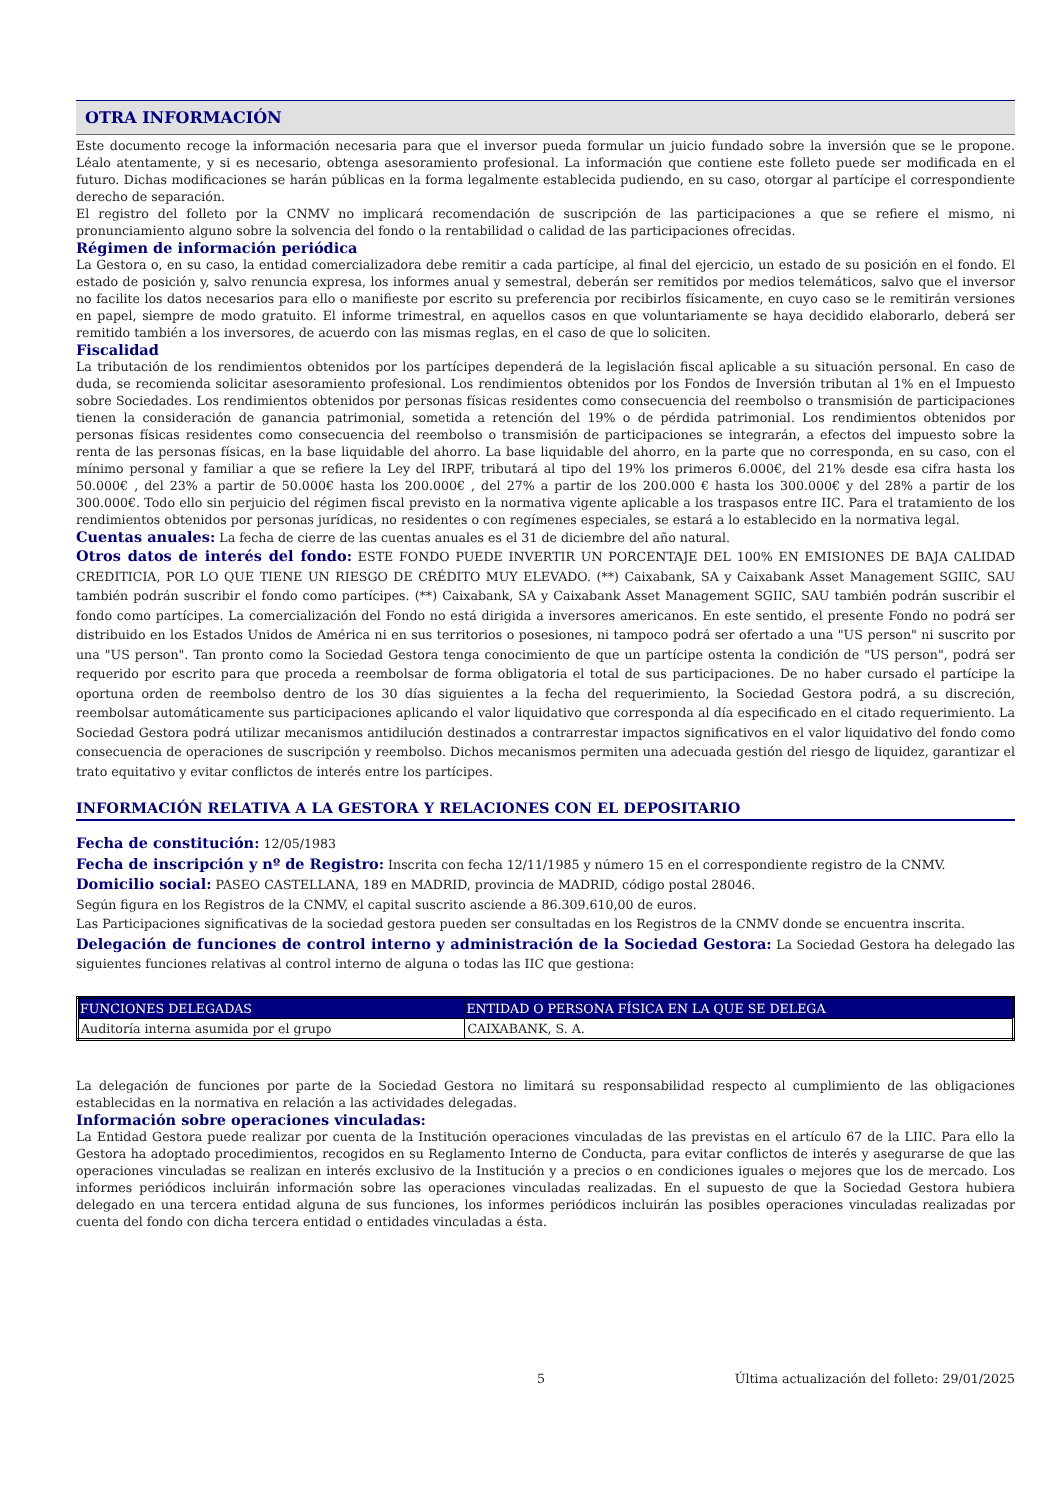OTRA INFORMACIÓN
Este documento recoge la información necesaria para que el inversor pueda formular un juicio fundado sobre la inversión que se le propone. Léalo atentamente, y si es necesario, obtenga asesoramiento profesional. La información que contiene este folleto puede ser modificada en el futuro. Dichas modificaciones se harán públicas en la forma legalmente establecida pudiendo, en su caso, otorgar al partícipe el correspondiente derecho de separación.
El registro del folleto por la CNMV no implicará recomendación de suscripción de las participaciones a que se refiere el mismo, ni pronunciamiento alguno sobre la solvencia del fondo o la rentabilidad o calidad de las participaciones ofrecidas.
Régimen de información periódica
La Gestora o, en su caso, la entidad comercializadora debe remitir a cada partícipe, al final del ejercicio, un estado de su posición en el fondo. El estado de posición y, salvo renuncia expresa, los informes anual y semestral, deberán ser remitidos por medios telemáticos, salvo que el inversor no facilite los datos necesarios para ello o manifieste por escrito su preferencia por recibirlos físicamente, en cuyo caso se le remitirán versiones en papel, siempre de modo gratuito. El informe trimestral, en aquellos casos en que voluntariamente se haya decidido elaborarlo, deberá ser remitido también a los inversores, de acuerdo con las mismas reglas, en el caso de que lo soliciten.
Fiscalidad
La tributación de los rendimientos obtenidos por los partícipes dependerá de la legislación fiscal aplicable a su situación personal. En caso de duda, se recomienda solicitar asesoramiento profesional. Los rendimientos obtenidos por los Fondos de Inversión tributan al 1% en el Impuesto sobre Sociedades. Los rendimientos obtenidos por personas físicas residentes como consecuencia del reembolso o transmisión de participaciones tienen la consideración de ganancia patrimonial, sometida a retención del 19% o de pérdida patrimonial. Los rendimientos obtenidos por personas físicas residentes como consecuencia del reembolso o transmisión de participaciones se integrarán, a efectos del impuesto sobre la renta de las personas físicas, en la base liquidable del ahorro. La base liquidable del ahorro, en la parte que no corresponda, en su caso, con el mínimo personal y familiar a que se refiere la Ley del IRPF, tributará al tipo del 19% los primeros 6.000€, del 21% desde esa cifra hasta los 50.000€ , del 23% a partir de 50.000€ hasta los 200.000€ , del 27% a partir de los 200.000 € hasta los 300.000€ y del 28% a partir de los 300.000€. Todo ello sin perjuicio del régimen fiscal previsto en la normativa vigente aplicable a los traspasos entre IIC. Para el tratamiento de los rendimientos obtenidos por personas jurídicas, no residentes o con regímenes especiales, se estará a lo establecido en la normativa legal.
Cuentas anuales: La fecha de cierre de las cuentas anuales es el 31 de diciembre del año natural.
Otros datos de interés del fondo: ESTE FONDO PUEDE INVERTIR UN PORCENTAJE DEL 100% EN EMISIONES DE BAJA CALIDAD CREDITICIA, POR LO QUE TIENE UN RIESGO DE CRÉDITO MUY ELEVADO. (**) Caixabank, SA y Caixabank Asset Management SGIIC, SAU también podrán suscribir el fondo como partícipes. (**) Caixabank, SA y Caixabank Asset Management SGIIC, SAU también podrán suscribir el fondo como partícipes. La comercialización del Fondo no está dirigida a inversores americanos. En este sentido, el presente Fondo no podrá ser distribuido en los Estados Unidos de América ni en sus territorios o posesiones, ni tampoco podrá ser ofertado a una "US person" ni suscrito por una "US person". Tan pronto como la Sociedad Gestora tenga conocimiento de que un partícipe ostenta la condición de "US person", podrá ser requerido por escrito para que proceda a reembolsar de forma obligatoria el total de sus participaciones. De no haber cursado el partícipe la oportuna orden de reembolso dentro de los 30 días siguientes a la fecha del requerimiento, la Sociedad Gestora podrá, a su discreción, reembolsar automáticamente sus participaciones aplicando el valor liquidativo que corresponda al día especificado en el citado requerimiento. La Sociedad Gestora podrá utilizar mecanismos antidilución destinados a contrarrestar impactos significativos en el valor liquidativo del fondo como consecuencia de operaciones de suscripción y reembolso. Dichos mecanismos permiten una adecuada gestión del riesgo de liquidez, garantizar el trato equitativo y evitar conflictos de interés entre los partícipes.
INFORMACIÓN RELATIVA A LA GESTORA Y RELACIONES CON EL DEPOSITARIO
Fecha de constitución: 12/05/1983
Fecha de inscripción y nº de Registro: Inscrita con fecha 12/11/1985 y número 15 en el correspondiente registro de la CNMV.
Domicilio social: PASEO CASTELLANA, 189 en MADRID, provincia de MADRID, código postal 28046.
Según figura en los Registros de la CNMV, el capital suscrito asciende a 86.309.610,00 de euros.
Las Participaciones significativas de la sociedad gestora pueden ser consultadas en los Registros de la CNMV donde se encuentra inscrita.
Delegación de funciones de control interno y administración de la Sociedad Gestora: La Sociedad Gestora ha delegado las siguientes funciones relativas al control interno de alguna o todas las IIC que gestiona:
| FUNCIONES DELEGADAS | ENTIDAD O PERSONA FÍSICA EN LA QUE SE DELEGA |
| --- | --- |
| Auditoría interna asumida por el grupo | CAIXABANK, S. A. |
La delegación de funciones por parte de la Sociedad Gestora no limitará su responsabilidad respecto al cumplimiento de las obligaciones establecidas en la normativa en relación a las actividades delegadas.
Información sobre operaciones vinculadas:
La Entidad Gestora puede realizar por cuenta de la Institución operaciones vinculadas de las previstas en el artículo 67 de la LIIC. Para ello la Gestora ha adoptado procedimientos, recogidos en su Reglamento Interno de Conducta, para evitar conflictos de interés y asegurarse de que las operaciones vinculadas se realizan en interés exclusivo de la Institución y a precios o en condiciones iguales o mejores que los de mercado. Los informes periódicos incluirán información sobre las operaciones vinculadas realizadas. En el supuesto de que la Sociedad Gestora hubiera delegado en una tercera entidad alguna de sus funciones, los informes periódicos incluirán las posibles operaciones vinculadas realizadas por cuenta del fondo con dicha tercera entidad o entidades vinculadas a ésta.
5 Última actualización del folleto: 29/01/2025